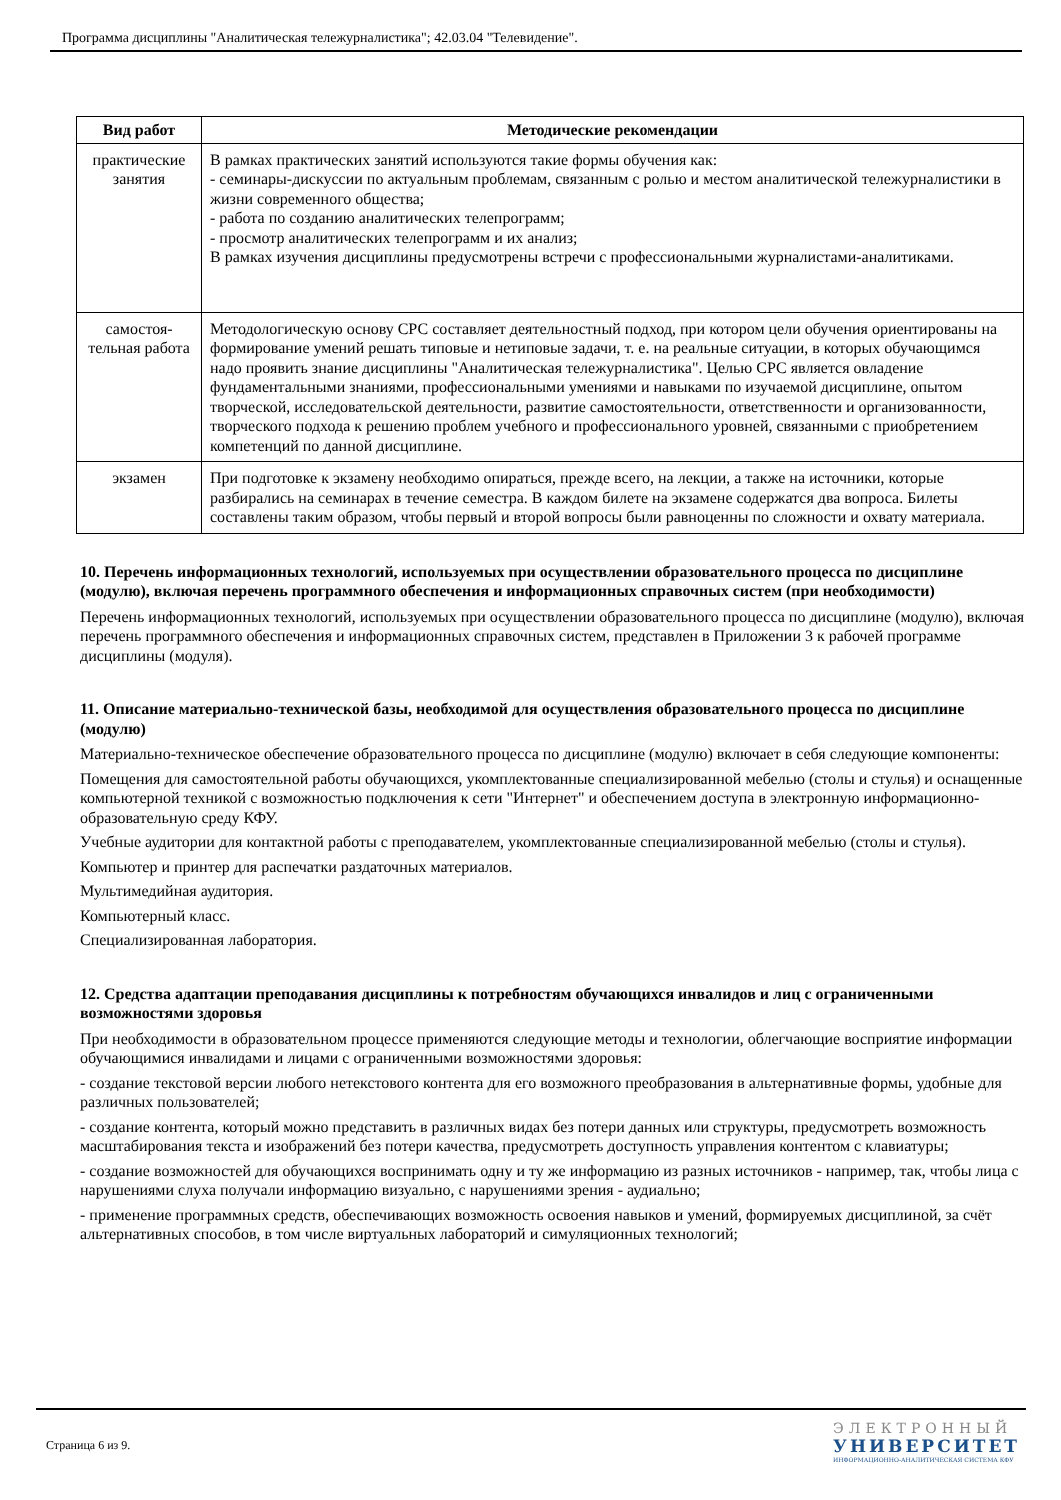Программа дисциплины "Аналитическая тележурналистика"; 42.03.04 "Телевидение".
| Вид работ | Методические рекомендации |
| --- | --- |
| практические занятия | В рамках практических занятий используются такие формы обучения как: - семинары-дискуссии по актуальным проблемам, связанным с ролью и местом аналитической тележурналистики в жизни современного общества; - работа по созданию аналитических телепрограмм; - просмотр аналитических телепрограмм и их анализ; В рамках изучения дисциплины предусмотрены встречи с профессиональными журналистами-аналитиками. |
| самостоя-тельная работа | Методологическую основу СРС составляет деятельностный подход, при котором цели обучения ориентированы на формирование умений решать типовые и нетиповые задачи, т. е. на реальные ситуации, в которых обучающимся надо проявить знание дисциплины "Аналитическая тележурналистика". Целью СРС является овладение фундаментальными знаниями, профессиональными умениями и навыками по изучаемой дисциплине, опытом творческой, исследовательской деятельности, развитие самостоятельности, ответственности и организованности, творческого подхода к решению проблем учебного и профессионального уровней, связанными с приобретением компетенций по данной дисциплине. |
| экзамен | При подготовке к экзамену необходимо опираться, прежде всего, на лекции, а также на источники, которые разбирались на семинарах в течение семестра. В каждом билете на экзамене содержатся два вопроса. Билеты составлены таким образом, чтобы первый и второй вопросы были равноценны по сложности и охвату материала. |
10. Перечень информационных технологий, используемых при осуществлении образовательного процесса по дисциплине (модулю), включая перечень программного обеспечения и информационных справочных систем (при необходимости)
Перечень информационных технологий, используемых при осуществлении образовательного процесса по дисциплине (модулю), включая перечень программного обеспечения и информационных справочных систем, представлен в Приложении 3 к рабочей программе дисциплины (модуля).
11. Описание материально-технической базы, необходимой для осуществления образовательного процесса по дисциплине (модулю)
Материально-техническое обеспечение образовательного процесса по дисциплине (модулю) включает в себя следующие компоненты:
Помещения для самостоятельной работы обучающихся, укомплектованные специализированной мебелью (столы и стулья) и оснащенные компьютерной техникой с возможностью подключения к сети "Интернет" и обеспечением доступа в электронную информационно-образовательную среду КФУ.
Учебные аудитории для контактной работы с преподавателем, укомплектованные специализированной мебелью (столы и стулья).
Компьютер и принтер для распечатки раздаточных материалов.
Мультимедийная аудитория.
Компьютерный класс.
Специализированная лаборатория.
12. Средства адаптации преподавания дисциплины к потребностям обучающихся инвалидов и лиц с ограниченными возможностями здоровья
При необходимости в образовательном процессе применяются следующие методы и технологии, облегчающие восприятие информации обучающимися инвалидами и лицами с ограниченными возможностями здоровья:
- создание текстовой версии любого нетекстового контента для его возможного преобразования в альтернативные формы, удобные для различных пользователей;
- создание контента, который можно представить в различных видах без потери данных или структуры, предусмотреть возможность масштабирования текста и изображений без потери качества, предусмотреть доступность управления контентом с клавиатуры;
- создание возможностей для обучающихся воспринимать одну и ту же информацию из разных источников - например, так, чтобы лица с нарушениями слуха получали информацию визуально, с нарушениями зрения - аудиально;
- применение программных средств, обеспечивающих возможность освоения навыков и умений, формируемых дисциплиной, за счёт альтернативных способов, в том числе виртуальных лабораторий и симуляционных технологий;
Страница 6 из 9.
ЭЛЕКТРОННЫЙ
УНИВЕРСИТЕТ
ИНФОРМАЦИОННО-АНАЛИТИЧЕСКАЯ СИСТЕМА КФУ